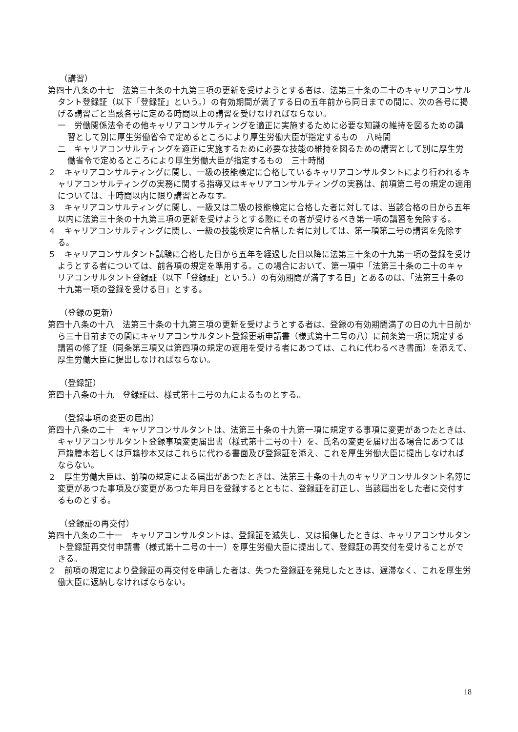（講習）
第四十八条の十七　法第三十条の十九第三項の更新を受けようとする者は、法第三十条の二十のキャリアコンサルタント登録証（以下「登録証」という。）の有効期間が満了する日の五年前から同日までの間に、次の各号に掲げる講習ごと当該各号に定める時間以上の講習を受けなければならない。
一　労働関係法令その他キャリアコンサルティングを適正に実施するために必要な知識の維持を図るための講習として別に厚生労働省令で定めるところにより厚生労働大臣が指定するもの　八時間
二　キャリアコンサルティングを適正に実施するために必要な技能の維持を図るための講習として別に厚生労働省令で定めるところにより厚生労働大臣が指定するもの　三十時間
２　キャリアコンサルティングに関し、一級の技能検定に合格しているキャリアコンサルタントにより行われるキャリアコンサルティングの実務に関する指導又はキャリアコンサルティングの実務は、前項第二号の規定の適用については、十時間以内に限り講習とみなす。
３　キャリアコンサルティングに関し、一級又は二級の技能検定に合格した者に対しては、当該合格の日から五年以内に法第三十条の十九第三項の更新を受けようとする際にその者が受けるべき第一項の講習を免除する。
４　キャリアコンサルティングに関し、一級の技能検定に合格した者に対しては、第一項第二号の講習を免除する。
５　キャリアコンサルタント試験に合格した日から五年を経過した日以降に法第三十条の十九第一項の登録を受けようとする者については、前各項の規定を準用する。この場合において、第一項中「法第三十条の二十のキャリアコンサルタント登録証（以下「登録証」という。）の有効期間が満了する日」とあるのは、「法第三十条の十九第一項の登録を受ける日」とする。
（登録の更新）
第四十八条の十八　法第三十条の十九第三項の更新を受けようとする者は、登録の有効期間満了の日の九十日前から三十日前までの間にキャリアコンサルタント登録更新申請書（様式第十二号の八）に前条第一項に規定する講習の修了証（同条第三項又は第四項の規定の適用を受ける者にあつては、これに代わるべき書面）を添えて、厚生労働大臣に提出しなければならない。
（登録証）
第四十八条の十九　登録証は、様式第十二号の九によるものとする。
（登録事項の変更の届出）
第四十八条の二十　キャリアコンサルタントは、法第三十条の十九第一項に規定する事項に変更があつたときは、キャリアコンサルタント登録事項変更届出書（様式第十二号の十）を、氏名の変更を届け出る場合にあつては戸籍謄本若しくは戸籍抄本又はこれらに代わる書面及び登録証を添え、これを厚生労働大臣に提出しなければならない。
２　厚生労働大臣は、前項の規定による届出があつたときは、法第三十条の十九のキャリアコンサルタント名簿に変更があつた事項及び変更があつた年月日を登録するとともに、登録証を訂正し、当該届出をした者に交付するものとする。
（登録証の再交付）
第四十八条の二十一　キャリアコンサルタントは、登録証を滅失し、又は損傷したときは、キャリアコンサルタント登録証再交付申請書（様式第十二号の十一）を厚生労働大臣に提出して、登録証の再交付を受けることができる。
２　前項の規定により登録証の再交付を申請した者は、失つた登録証を発見したときは、遅滞なく、これを厚生労働大臣に返納しなければならない。
18